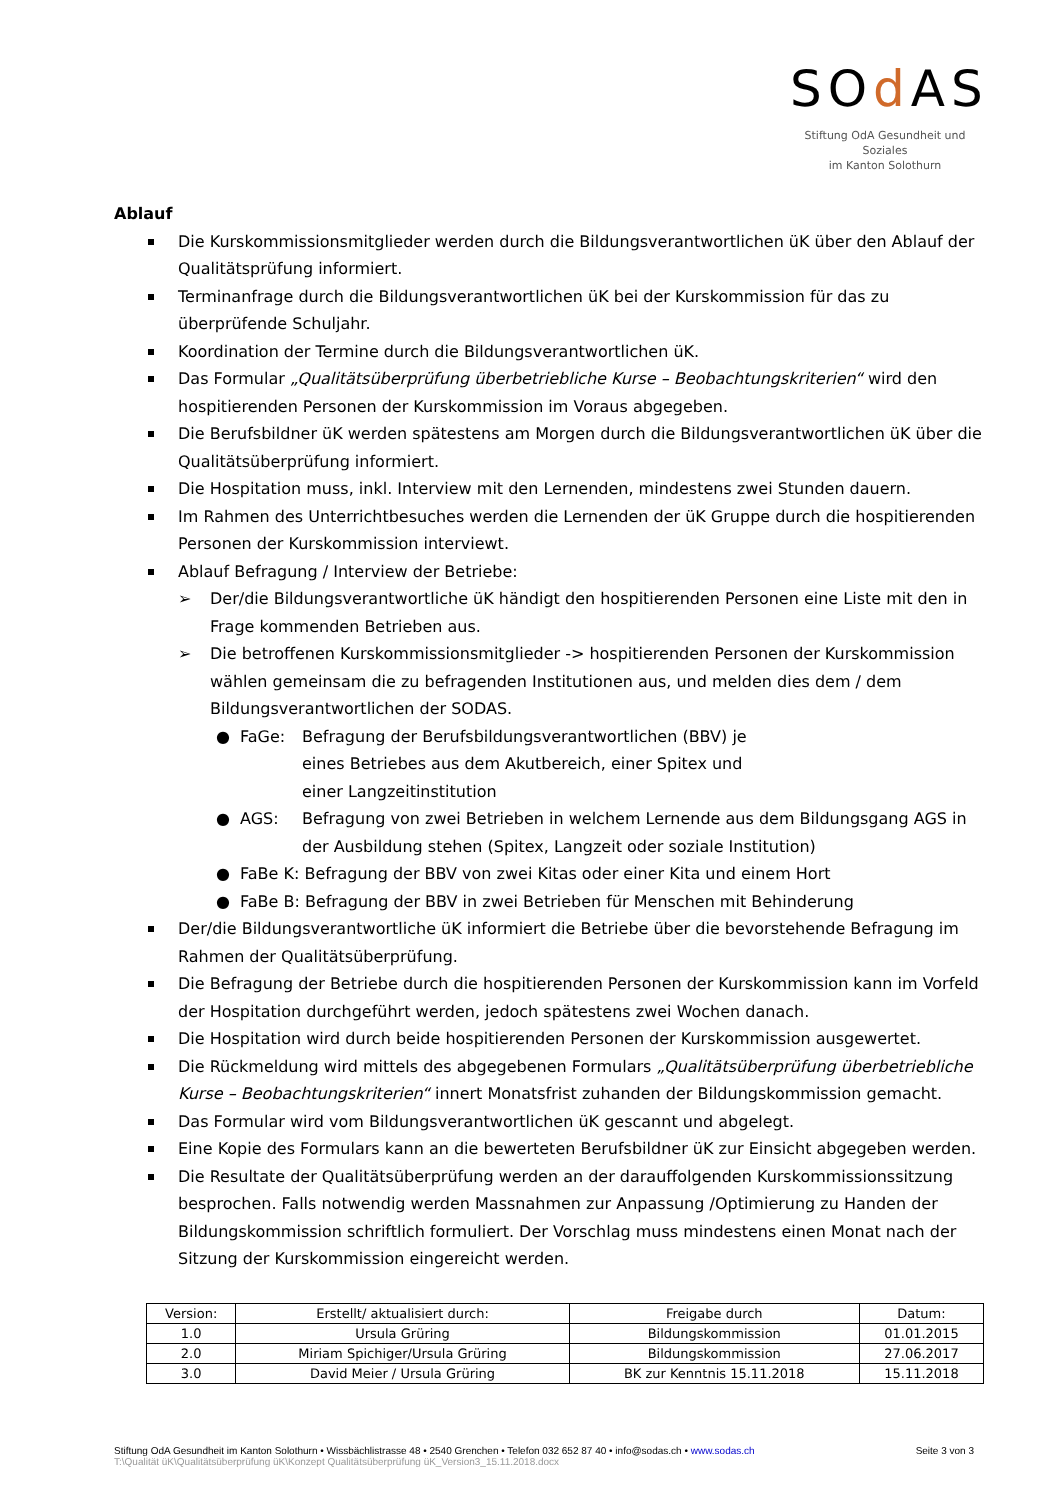SOd AS
Stiftung OdA Gesundheit und Soziales
im Kanton Solothurn
Ablauf
Die Kurskommissionsmitglieder werden durch die Bildungsverantwortlichen üK über den Ablauf der Qualitätsprüfung informiert.
Terminanfrage durch die Bildungsverantwortlichen üK bei der Kurskommission für das zu überprüfende Schuljahr.
Koordination der Termine durch die Bildungsverantwortlichen üK.
Das Formular „Qualitätsüberprüfung überbetriebliche Kurse – Beobachtungskriterien“ wird den hospitierenden Personen der Kurskommission im Voraus abgegeben.
Die Berufsbildner üK werden spätestens am Morgen durch die Bildungsverantwortlichen üK über die Qualitätsüberprüfung informiert.
Die Hospitation muss, inkl. Interview mit den Lernenden, mindestens zwei Stunden dauern.
Im Rahmen des Unterrichtbesuches werden die Lernenden der üK Gruppe durch die hospitierenden Personen der Kurskommission interviewt.
Ablauf Befragung / Interview der Betriebe:
➢ Der/die Bildungsverantwortliche üK händigt den hospitierenden Personen eine Liste mit den in Frage kommenden Betrieben aus.
➢ Die betroffenen Kurskommissionsmitglieder -> hospitierenden Personen der Kurskommission wählen gemeinsam die zu befragenden Institutionen aus, und melden dies dem / dem Bildungsverantwortlichen der SODAS.
● FaGe: Befragung der Berufsbildungsverantwortlichen (BBV) je eines Betriebes aus dem Akutbereich, einer Spitex und einer Langzeitinstitution
● AGS: Befragung von zwei Betrieben in welchem Lernende aus dem Bildungsgang AGS in der Ausbildung stehen (Spitex, Langzeit oder soziale Institution)
● FaBe K: Befragung der BBV von zwei Kitas oder einer Kita und einem Hort
● FaBe B: Befragung der BBV in zwei Betrieben für Menschen mit Behinderung
Der/die Bildungsverantwortliche üK informiert die Betriebe über die bevorstehende Befragung im Rahmen der Qualitätsüberprüfung.
Die Befragung der Betriebe durch die hospitierenden Personen der Kurskommission kann im Vorfeld der Hospitation durchgeführt werden, jedoch spätestens zwei Wochen danach.
Die Hospitation wird durch beide hospitierenden Personen der Kurskommission ausgewertet.
Die Rückmeldung wird mittels des abgegebenen Formulars „Qualitätsüberprüfung überbetriebliche Kurse – Beobachtungskriterien“ innert Monatsfrist zuhanden der Bildungskommission gemacht.
Das Formular wird vom Bildungsverantwortlichen üK gescannt und abgelegt.
Eine Kopie des Formulars kann an die bewerteten Berufsbildner üK zur Einsicht abgegeben werden.
Die Resultate der Qualitätsüberprüfung werden an der darauffolgenden Kurskommissionssitzung besprochen. Falls notwendig werden Massnahmen zur Anpassung /Optimierung zu Handen der Bildungskommission schriftlich formuliert. Der Vorschlag muss mindestens einen Monat nach der Sitzung der Kurskommission eingereicht werden.
| Version: | Erstellt/ aktualisiert durch: | Freigabe durch | Datum: |
| --- | --- | --- | --- |
| 1.0 | Ursula Grüring | Bildungskommission | 01.01.2015 |
| 2.0 | Miriam Spichiger/Ursula Grüring | Bildungskommission | 27.06.2017 |
| 3.0 | David Meier / Ursula Grüring | BK zur Kenntnis 15.11.2018 | 15.11.2018 |
Seite 3 von 3 Stiftung OdA Gesundheit im Kanton Solothurn • Wissbächlistrasse 48 • 2540 Grenchen • Telefon 032 652 87 40 • info@sodas.ch • www.sodas.ch
T:\Qualität üK\Qualitätsüberprüfung üK\Konzept Qualitätsüberprüfung üK_Version3_15.11.2018.docx